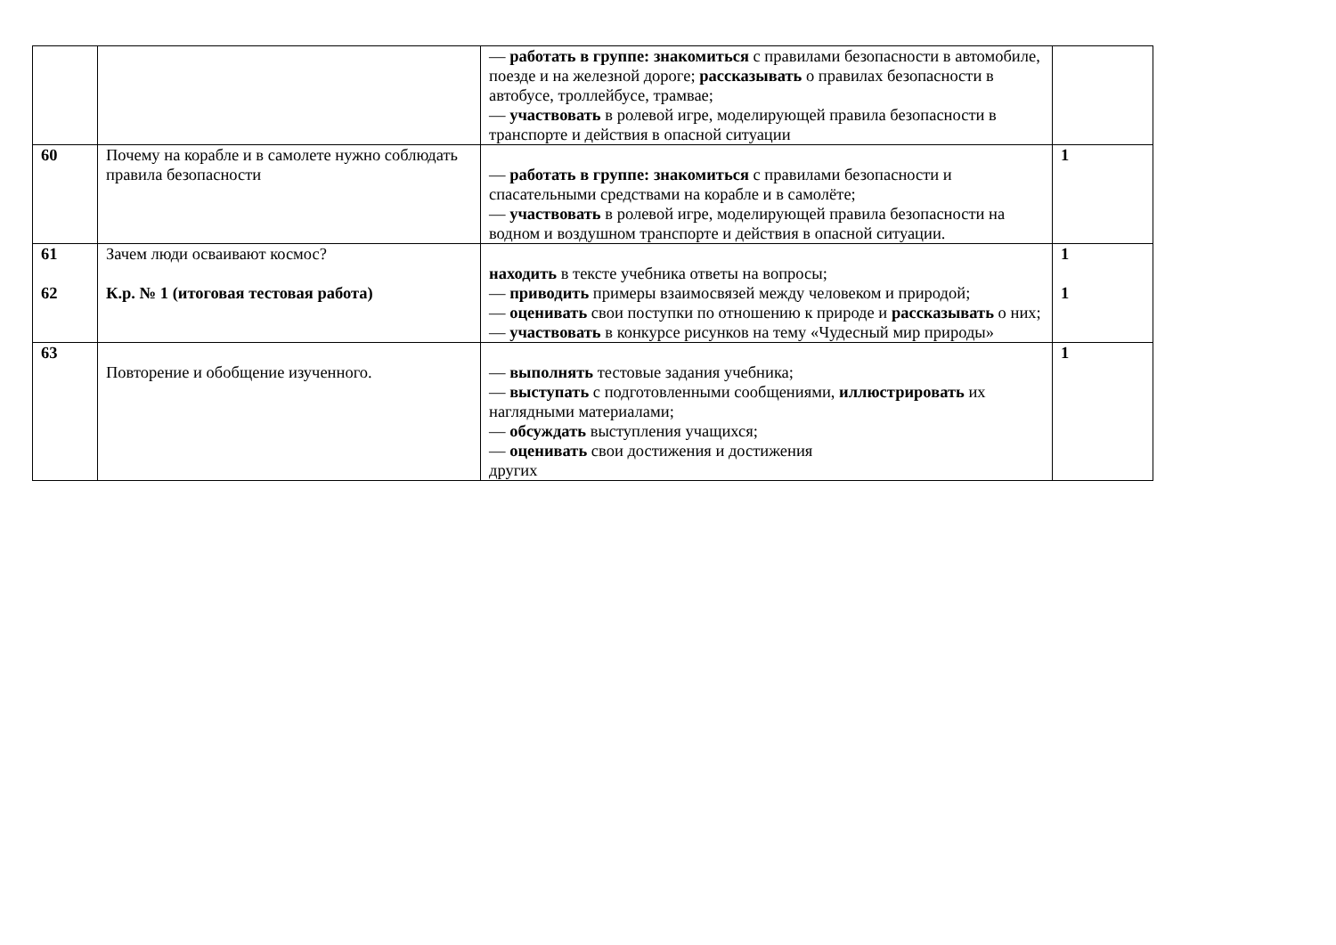| | | — работать в группе: знакомиться с правилами безопасности в автомобиле, поезде и на железной дороге; рассказывать о правилах безопасности в автобусе, троллейбусе, трамвае; — участвовать в ролевой игре, моделирующей правила безопасности в транспорте и действия в опасной ситуации | |
| 60 | Почему на корабле и в самолете нужно соблюдать правила безопасности | — работать в группе: знакомиться с правилами безопасности и спасательными средствами на корабле и в самолёте; — участвовать в ролевой игре, моделирующей правила безопасности на водном и воздушном транспорте и действия в опасной ситуации. | 1 |
| 61 62 | Зачем люди осваивают космос? К.р. № 1 (итоговая тестовая работа) | находить в тексте учебника ответы на вопросы; — приводить примеры взаимосвязей между человеком и природой; — оценивать свои поступки по отношению к природе и рассказывать о них; — участвовать в конкурсе рисунков на тему «Чудесный мир природы» | 1 1 |
| 63 | Повторение и обобщение изученного. | — выполнять тестовые задания учебника; — выступать с подготовленными сообщениями, иллюстрировать их наглядными материалами; — обсуждать выступления учащихся; — оценивать свои достижения и достижения других | 1 |